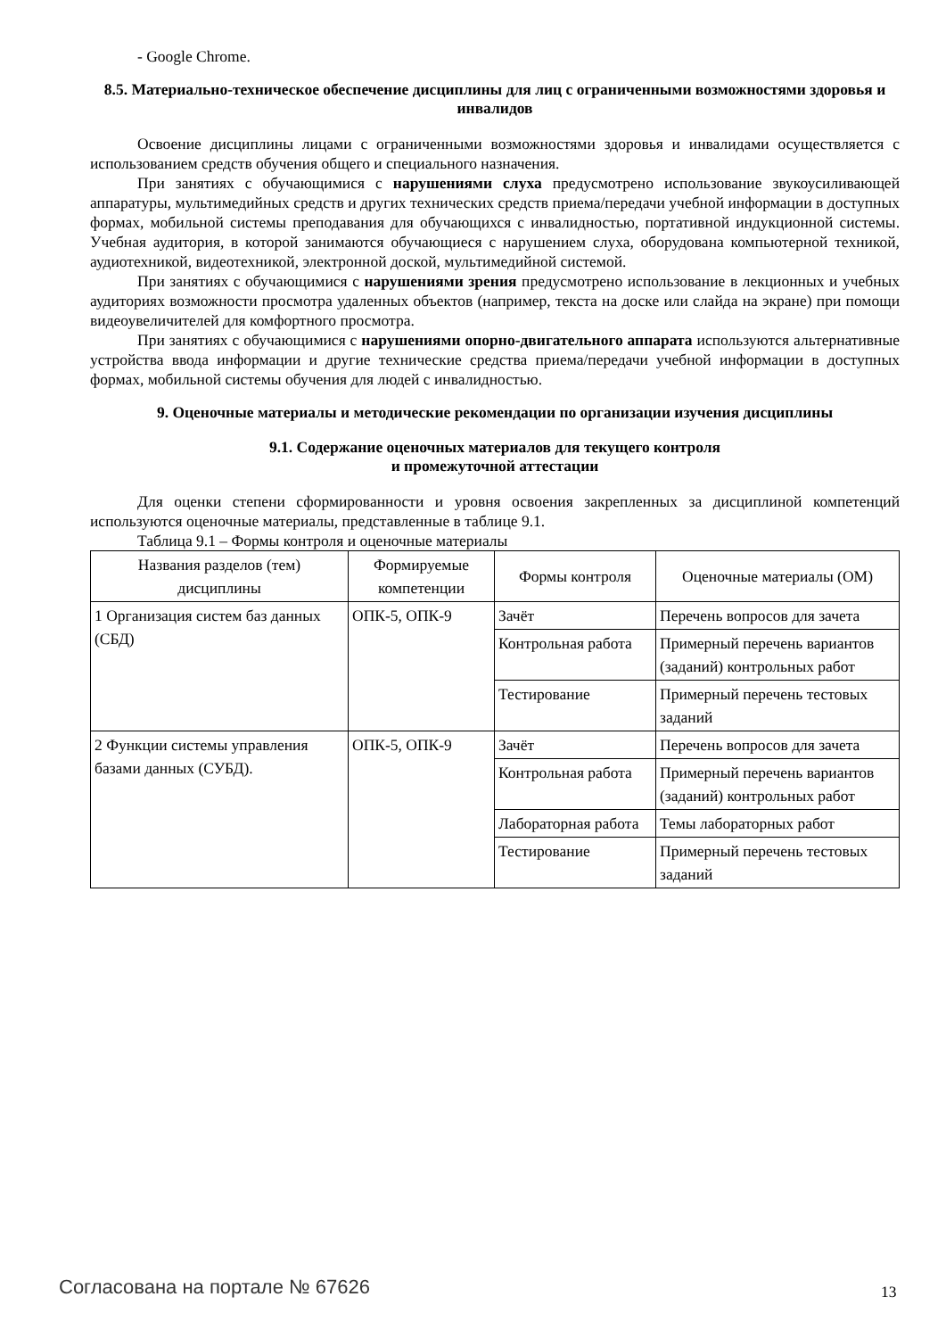- Google Chrome.
8.5. Материально-техническое обеспечение дисциплины для лиц с ограниченными возможностями здоровья и инвалидов
Освоение дисциплины лицами с ограниченными возможностями здоровья и инвалидами осуществляется с использованием средств обучения общего и специального назначения.
При занятиях с обучающимися с нарушениями слуха предусмотрено использование звукоусиливающей аппаратуры, мультимедийных средств и других технических средств приема/передачи учебной информации в доступных формах, мобильной системы преподавания для обучающихся с инвалидностью, портативной индукционной системы. Учебная аудитория, в которой занимаются обучающиеся с нарушением слуха, оборудована компьютерной техникой, аудиотехникой, видеотехникой, электронной доской, мультимедийной системой.
При занятиях с обучающимися с нарушениями зрения предусмотрено использование в лекционных и учебных аудиториях возможности просмотра удаленных объектов (например, текста на доске или слайда на экране) при помощи видеоувеличителей для комфортного просмотра.
При занятиях с обучающимися с нарушениями опорно-двигательного аппарата используются альтернативные устройства ввода информации и другие технические средства приема/передачи учебной информации в доступных формах, мобильной системы обучения для людей с инвалидностью.
9. Оценочные материалы и методические рекомендации по организации изучения дисциплины
9.1. Содержание оценочных материалов для текущего контроля
и промежуточной аттестации
Для оценки степени сформированности и уровня освоения закрепленных за дисциплиной компетенций используются оценочные материалы, представленные в таблице 9.1.
Таблица 9.1 – Формы контроля и оценочные материалы
| Названия разделов (тем) дисциплины | Формируемые компетенции | Формы контроля | Оценочные материалы (ОМ) |
| --- | --- | --- | --- |
| 1 Организация систем баз данных (СБД) | ОПК-5, ОПК-9 | Зачёт | Перечень вопросов для зачета |
| | | Контрольная работа | Примерный перечень вариантов (заданий) контрольных работ |
| | | Тестирование | Примерный перечень тестовых заданий |
| 2 Функции системы управления базами данных (СУБД). | ОПК-5, ОПК-9 | Зачёт | Перечень вопросов для зачета |
| | | Контрольная работа | Примерный перечень вариантов (заданий) контрольных работ |
| | | Лабораторная работа | Темы лабораторных работ |
| | | Тестирование | Примерный перечень тестовых заданий |
Согласована на портале № 67626 13